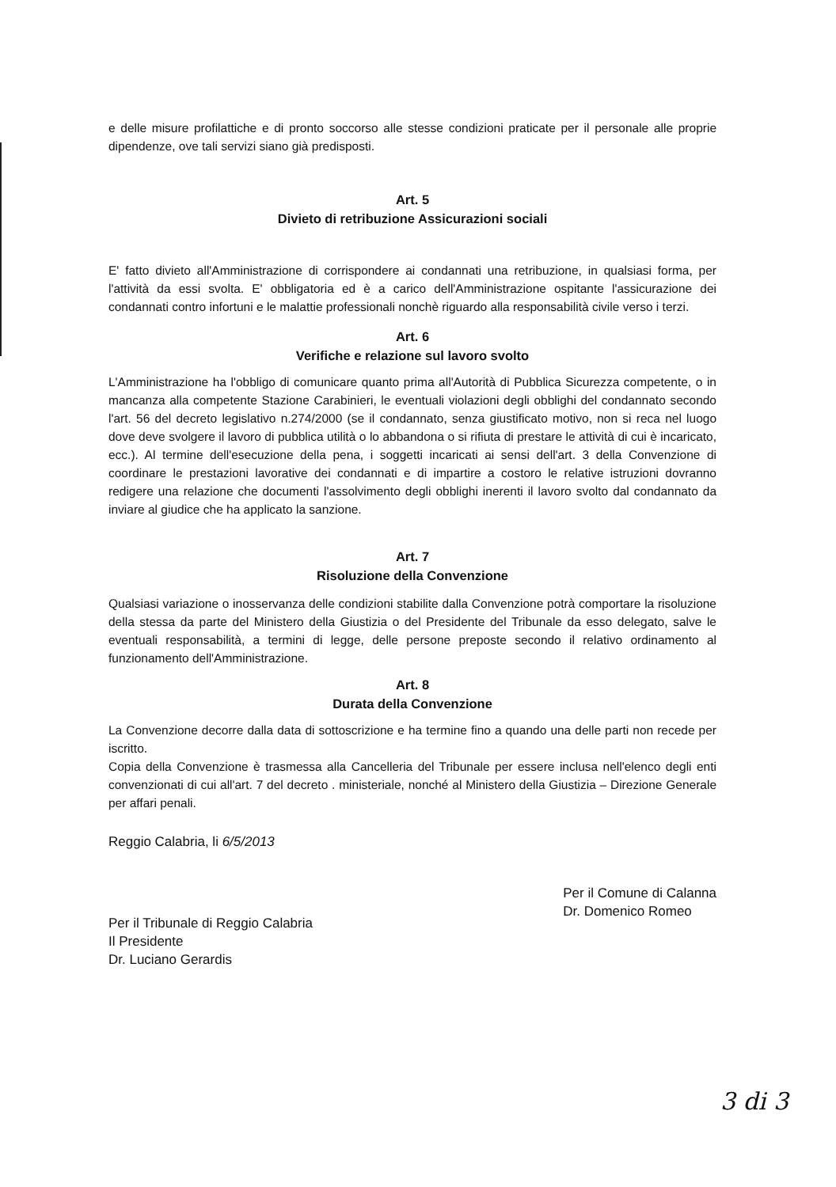e delle misure profilattiche e di pronto soccorso alle stesse condizioni praticate per il personale alle proprie dipendenze, ove tali servizi siano già predisposti.
Art. 5
Divieto di retribuzione Assicurazioni sociali
E' fatto divieto all'Amministrazione di corrispondere ai condannati una retribuzione, in qualsiasi forma, per l'attività da essi svolta. E' obbligatoria ed è a carico dell'Amministrazione ospitante l'assicurazione dei condannati contro infortuni e le malattie professionali nonchè riguardo alla responsabilità civile verso i terzi.
Art. 6
Verifiche e relazione sul lavoro svolto
L'Amministrazione ha l'obbligo di comunicare quanto prima all'Autorità di Pubblica Sicurezza competente, o in mancanza alla competente Stazione Carabinieri, le eventuali violazioni degli obblighi del condannato secondo l'art. 56 del decreto legislativo n.274/2000 (se il condannato, senza giustificato motivo, non si reca nel luogo dove deve svolgere il lavoro di pubblica utilità o lo abbandona o si rifiuta di prestare le attività di cui è incaricato, ecc.). Al termine dell'esecuzione della pena, i soggetti incaricati ai sensi dell'art. 3 della Convenzione di coordinare le prestazioni lavorative dei condannati e di impartire a costoro le relative istruzioni dovranno redigere una relazione che documenti l'assolvimento degli obblighi inerenti il lavoro svolto dal condannato da inviare al giudice che ha applicato la sanzione.
Art. 7
Risoluzione della Convenzione
Qualsiasi variazione o inosservanza delle condizioni stabilite dalla Convenzione potrà comportare la risoluzione della stessa da parte del Ministero della Giustizia o del Presidente del Tribunale da esso delegato, salve le eventuali responsabilità, a termini di legge, delle persone preposte secondo il relativo ordinamento al funzionamento dell'Amministrazione.
Art. 8
Durata della Convenzione
La Convenzione decorre dalla data di sottoscrizione e ha termine fino a quando una delle parti non recede per iscritto.
Copia della Convenzione è trasmessa alla Cancelleria del Tribunale per essere inclusa nell'elenco degli enti convenzionati di cui all'art. 7 del decreto . ministeriale, nonché al Ministero della Giustizia – Direzione Generale per affari penali.
Reggio Calabria, li 6/5/2013
Per il Tribunale di Reggio Calabria
Il Presidente
Dr. Luciano Gerardis
Per il Comune di Calanna
Dr. Domenico Romeo
3 di 3